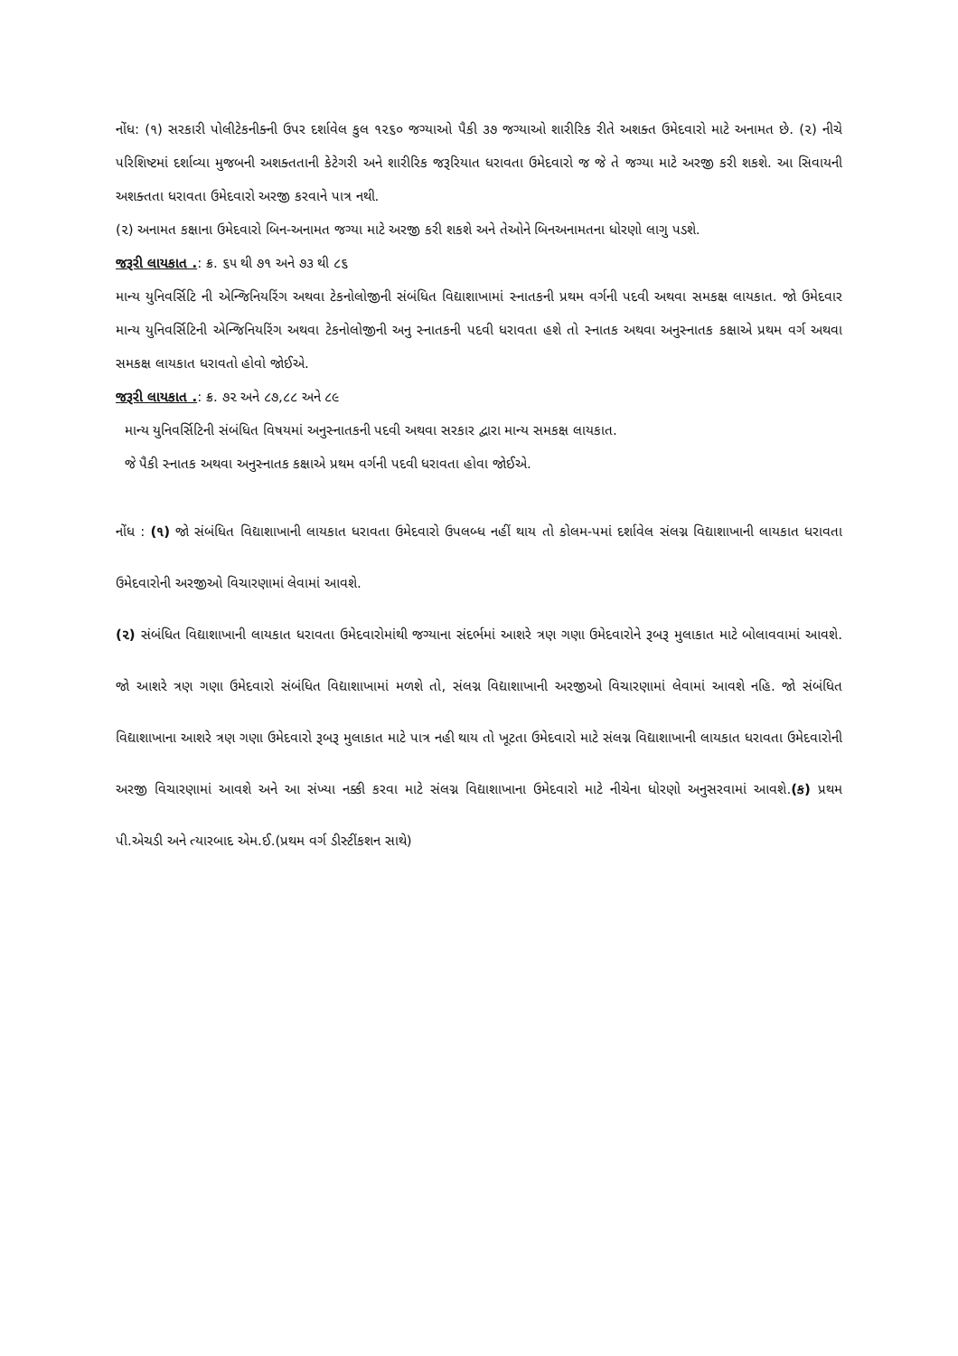નોંધ: (૧) સરકારી પોલીટેકનીક્ની ઉપર દર્શાવેલ કુલ ૧૨૬૦ જગ્યાઓ પૈકી ૩૭ જગ્યાઓ શારીરિક રીતે અશક્ત ઉમેદવારો માટે અનામત છે. (૨) નીચે પરિશિષ્ટમાં દર્શાવ્યા મુજબની અશક્તતાની કેટેગરી અને શારીરિક જરૂરિયાત ધરાવતા ઉમેદવારો જ જે તે જગ્યા માટે અરજી કરી શકશે. આ સિવાયની અશક્તતા ધરાવતા ઉમેદવારો અરજી કરવાને પાત્ર નથી.
(૨) અનામત કક્ષાના ઉમેદવારો બિન-અનામત જગ્યા માટે અરજી કરી શકશે અને તેઓને બિનઅનામતના ધોરણો લાગુ પડશે.
જરૂરી લાયકાત .: ક્ર. ૬૫ થી ૭૧ અને ૭૩ થી ૮૬
માન્ય યુનિવર્સિટિ ની એન્જિનિયરિંગ અથવા ટેકનોલોજીની સંબંધિત વિદ્યાશાખામાં સ્નાતકની પ્રથમ વર્ગની પદવી અથવા સમકક્ષ લાયકાત. જો ઉમેદવાર માન્ય યુનિવર્સિટિની એન્જિનિયરિંગ અથવા ટેકનોલોજીની અનુ સ્નાતકની પદવી ધરાવતા હશે તો સ્નાતક અથવા અનુસ્નાતક કક્ષાએ પ્રથમ વર્ગ અથવા સમકક્ષ લાયકાત ધરાવતો હોવો જોઈએ.
જરૂરી લાયકાત .: ક્ર. ૭૨ અને ૮૭,૮૮ અને ૮૯
માન્ય યુનિવર્સિટિની સંબંધિત વિષયમાં અનુસ્નાતકની પદવી અથવા સરકાર દ્વારા માન્ય સમકક્ષ લાયકાત.
જે પૈકી સ્નાતક અથવા અનુસ્નાતક કક્ષાએ પ્રથમ વર્ગની પદવી ધરાવતા હોવા જોઈએ.
નોંધ : (૧) જો સંબંધિત વિદ્યાશાખાની લાયકાત ધરાવતા ઉમેદવારો ઉપલબ્ધ નહીં થાય તો કોલમ-પમાં દર્શાવેલ સંલગ્ન વિદ્યાશાખાની લાયકાત ધરાવતા ઉમેદવારોની અરજીઓ વિચારણામાં લેવામાં આવશે.
(૨) સંબંધિત વિદ્યાશાખાની લાયકાત ધરાવતા ઉમેદવારોમાંથી જગ્યાના સંદર્ભમાં આશરે ત્રણ ગણા ઉમેદવારોને રૂબરૂ મુલાકાત માટે બોલાવવામાં આવશે. જો આશરે ત્રણ ગણા ઉમેદવારો સંબંધિત વિદ્યાશાખામાં મળશે તો, સંલગ્ન વિદ્યાશાખાની અરજીઓ વિચારણામાં લેવામાં આવશે નહિ. જો સંબંધિત વિદ્યાશાખાના આશરે ત્રણ ગણા ઉમેદવારો રૂબરૂ મુલાકાત માટે પાત્ર નહી થાય તો ખૂટતા ઉમેદવારો માટે સંલગ્ન વિદ્યાશાખાની લાયકાત ધરાવતા ઉમેદવારોની અરજી વિચારણામાં આવશે અને આ સંખ્યા નક્કી કરવા માટે સંલગ્ન વિદ્યાશાખાના ઉમેદવારો માટે નીચેના ધોરણો અનુસરવામાં આવશે.(ક) પ્રથમ પી.એચડી અને ત્યારબાદ એમ.ઈ.(પ્રથમ વર્ગ ડીસ્ટીંકશન સાથે)